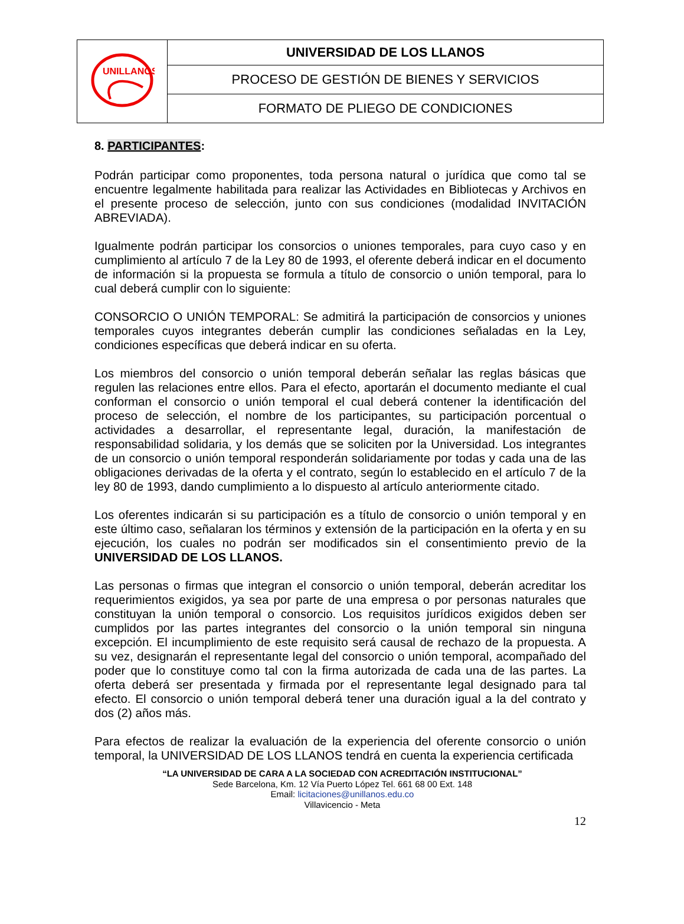| UNILLANOS | UNIVERSIDAD DE LOS LLANOS |
| | PROCESO DE GESTIÓN DE BIENES Y SERVICIOS |
| | FORMATO DE PLIEGO DE CONDICIONES |
8. PARTICIPANTES:
Podrán participar como proponentes, toda persona natural o jurídica que como tal se encuentre legalmente habilitada para realizar las Actividades en Bibliotecas y Archivos en el presente proceso de selección, junto con sus condiciones (modalidad INVITACIÓN ABREVIADA).
Igualmente podrán participar los consorcios o uniones temporales, para cuyo caso y en cumplimiento al artículo 7 de la Ley 80 de 1993, el oferente deberá indicar en el documento de información si la propuesta se formula a título de consorcio o unión temporal, para lo cual deberá cumplir con lo siguiente:
CONSORCIO O UNIÓN TEMPORAL: Se admitirá la participación de consorcios y uniones temporales cuyos integrantes deberán cumplir las condiciones señaladas en la Ley, condiciones específicas que deberá indicar en su oferta.
Los miembros del consorcio o unión temporal deberán señalar las reglas básicas que regulen las relaciones entre ellos. Para el efecto, aportarán el documento mediante el cual conforman el consorcio o unión temporal el cual deberá contener la identificación del proceso de selección, el nombre de los participantes, su participación porcentual o actividades a desarrollar, el representante legal, duración, la manifestación de responsabilidad solidaria, y los demás que se soliciten por la Universidad. Los integrantes de un consorcio o unión temporal responderán solidariamente por todas y cada una de las obligaciones derivadas de la oferta y el contrato, según lo establecido en el artículo 7 de la ley 80 de 1993, dando cumplimiento a lo dispuesto al artículo anteriormente citado.
Los oferentes indicarán si su participación es a título de consorcio o unión temporal y en este último caso, señalaran los términos y extensión de la participación en la oferta y en su ejecución, los cuales no podrán ser modificados sin el consentimiento previo de la UNIVERSIDAD DE LOS LLANOS.
Las personas o firmas que integran el consorcio o unión temporal, deberán acreditar los requerimientos exigidos, ya sea por parte de una empresa o por personas naturales que constituyan la unión temporal o consorcio. Los requisitos jurídicos exigidos deben ser cumplidos por las partes integrantes del consorcio o la unión temporal sin ninguna excepción. El incumplimiento de este requisito será causal de rechazo de la propuesta. A su vez, designarán el representante legal del consorcio o unión temporal, acompañado del poder que lo constituye como tal con la firma autorizada de cada una de las partes. La oferta deberá ser presentada y firmada por el representante legal designado para tal efecto. El consorcio o unión temporal deberá tener una duración igual a la del contrato y dos (2) años más.
Para efectos de realizar la evaluación de la experiencia del oferente consorcio o unión temporal, la UNIVERSIDAD DE LOS LLANOS tendrá en cuenta la experiencia certificada
“LA UNIVERSIDAD DE CARA A LA SOCIEDAD CON ACREDITACIÓN INSTITUCIONAL”
Sede Barcelona, Km. 12 Vía Puerto López Tel. 661 68 00 Ext. 148
Email: licitaciones@unillanos.edu.co
Villavicencio - Meta
12